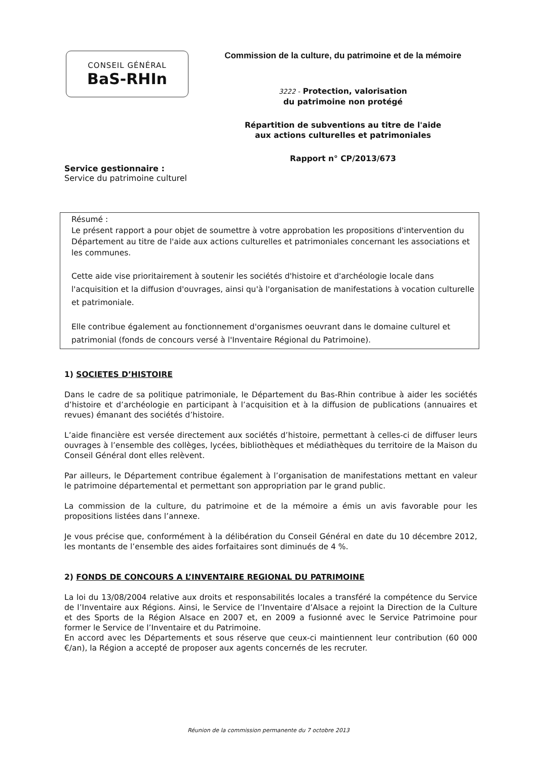CONSEIL GÉNÉRAL
BaS-RHIn
Commission de la culture, du patrimoine et de la mémoire
3222 - Protection, valorisation
du patrimoine non protégé
Répartition de subventions au titre de l'aide
aux actions culturelles et patrimoniales
Rapport n° CP/2013/673
Service gestionnaire :
Service du patrimoine culturel
Résumé :
Le présent rapport a pour objet de soumettre à votre approbation les propositions d'intervention du Département au titre de l'aide aux actions culturelles et patrimoniales concernant les associations et les communes.
Cette aide vise prioritairement à soutenir les sociétés d'histoire et d'archéologie locale dans l'acquisition et la diffusion d'ouvrages, ainsi qu'à l'organisation de manifestations à vocation culturelle et patrimoniale.
Elle contribue également au fonctionnement d'organismes oeuvrant dans le domaine culturel et patrimonial (fonds de concours versé à l'Inventaire Régional du Patrimoine).
1) SOCIETES D’HISTOIRE
Dans le cadre de sa politique patrimoniale, le Département du Bas-Rhin contribue à aider les sociétés d’histoire et d’archéologie en participant à l’acquisition et à la diffusion de publications (annuaires et revues) émanant des sociétés d’histoire.
L’aide financière est versée directement aux sociétés d’histoire, permettant à celles-ci de diffuser leurs ouvrages à l’ensemble des collèges, lycées, bibliothèques et médiathèques du territoire de la Maison du Conseil Général dont elles relèvent.
Par ailleurs, le Département contribue également à l’organisation de manifestations mettant en valeur le patrimoine départemental et permettant son appropriation par le grand public.
La commission de la culture, du patrimoine et de la mémoire a émis un avis favorable pour les propositions listées dans l’annexe.
Je vous précise que, conformément à la délibération du Conseil Général en date du 10 décembre 2012, les montants de l’ensemble des aides forfaitaires sont diminués de 4 %.
2) FONDS DE CONCOURS A L’INVENTAIRE REGIONAL DU PATRIMOINE
La loi du 13/08/2004 relative aux droits et responsabilités locales a transféré la compétence du Service de l’Inventaire aux Régions. Ainsi, le Service de l’Inventaire d’Alsace a rejoint la Direction de la Culture et des Sports de la Région Alsace en 2007 et, en 2009 a fusionné avec le Service Patrimoine pour former le Service de l’Inventaire et du Patrimoine.
En accord avec les Départements et sous réserve que ceux-ci maintiennent leur contribution (60 000 €/an), la Région a accepté de proposer aux agents concernés de les recruter.
Réunion de la commission permanente du 7 octobre 2013